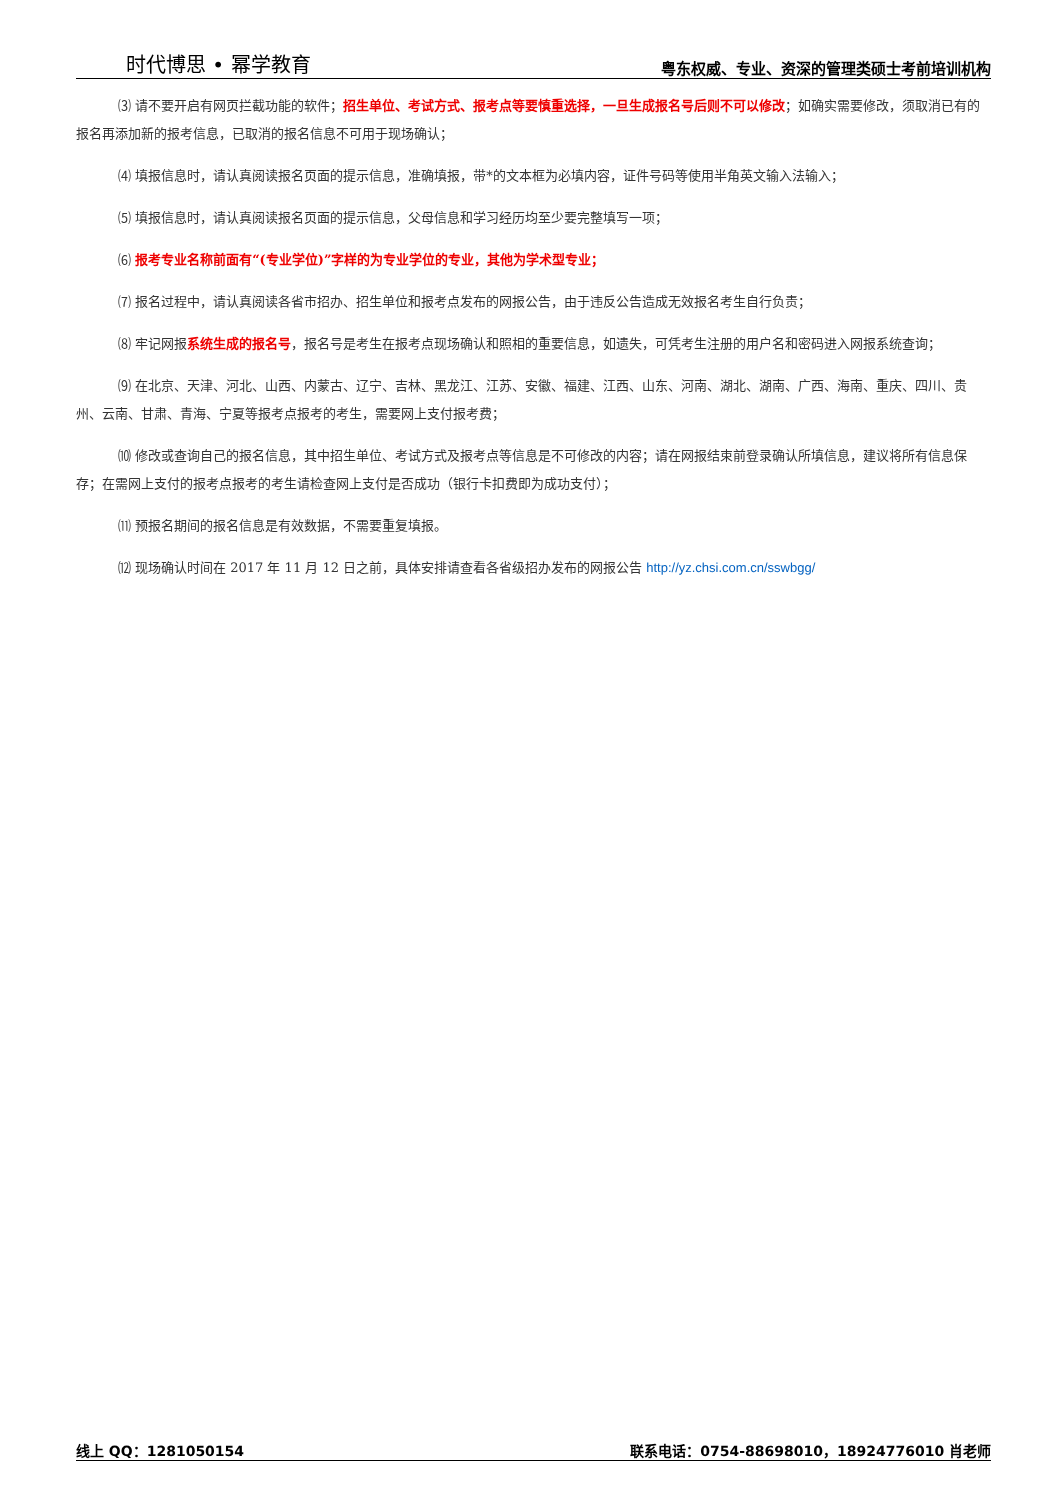时代博思 • 幂学教育 粤东权威、专业、资深的管理类硕士考前培训机构
⑶ 请不要开启有网页拦截功能的软件；招生单位、考试方式、报考点等要慎重选择，一旦生成报名号后则不可以修改；如确实需要修改，须取消已有的报名再添加新的报考信息，已取消的报名信息不可用于现场确认；
⑷ 填报信息时，请认真阅读报名页面的提示信息，准确填报，带*的文本框为必填内容，证件号码等使用半角英文输入法输入；
⑸ 填报信息时，请认真阅读报名页面的提示信息，父母信息和学习经历均至少要完整填写一项；
⑹ 报考专业名称前面有“(专业学位)”字样的为专业学位的专业，其他为学术型专业；
⑺ 报名过程中，请认真阅读各省市招办、招生单位和报考点发布的网报公告，由于违反公告造成无效报名考生自行负责；
⑻ 牢记网报系统生成的报名号，报名号是考生在报考点现场确认和照相的重要信息，如遗失，可凭考生注册的用户名和密码进入网报系统查询；
⑼ 在北京、天津、河北、山西、内蒙古、辽宁、吉林、黑龙江、江苏、安徽、福建、江西、山东、河南、湖北、湖南、广西、海南、重庆、四川、贵州、云南、甘肃、青海、宁夏等报考点报考的考生，需要网上支付报考费；
⑽ 修改或查询自己的报名信息，其中招生单位、考试方式及报考点等信息是不可修改的内容；请在网报结束前登录确认所填信息，建议将所有信息保存；在需网上支付的报考点报考的考生请检查网上支付是否成功（银行卡扣费即为成功支付）；
⑾ 预报名期间的报名信息是有效数据，不需要重复填报。
⑿ 现场确认时间在 2017 年 11 月 12 日之前，具体安排请查看各省级招办发布的网报公告 http://yz.chsi.com.cn/sswbgg/
线上 QQ：1281050154 联系电话：0754-88698010，18924776010 肖老师